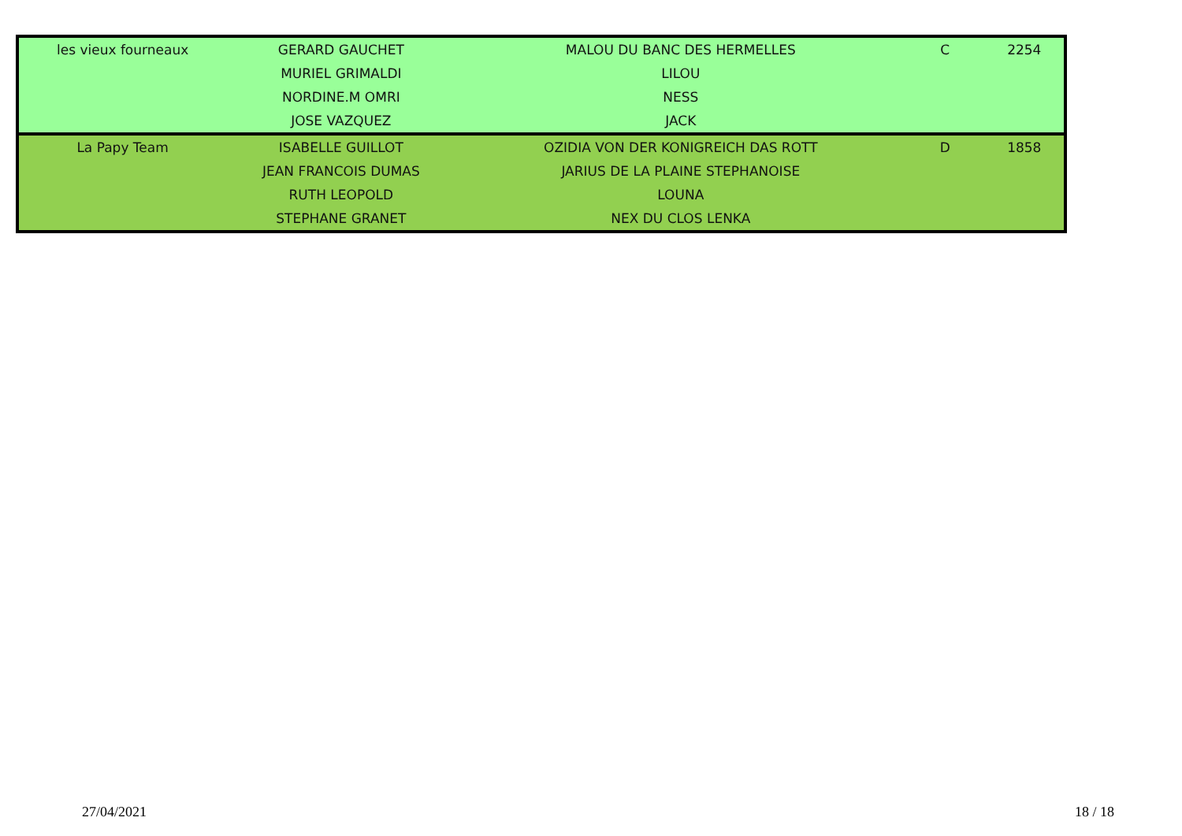| les vieux fourneaux | GERARD GAUCHET | MALOU DU BANC DES HERMELLES | C | 2254 |
| | MURIEL GRIMALDI | LILOU | | |
| | NORDINE.M OMRI | NESS | | |
| | JOSE VAZQUEZ | JACK | | |
| La Papy Team | ISABELLE GUILLOT | OZIDIA VON DER KONIGREICH DAS ROTT | D | 1858 |
| | JEAN FRANCOIS DUMAS | JARIUS DE LA PLAINE STEPHANOISE | | |
| | RUTH LEOPOLD | LOUNA | | |
| | STEPHANE GRANET | NEX DU CLOS LENKA | | |
27/04/2021 18 / 18